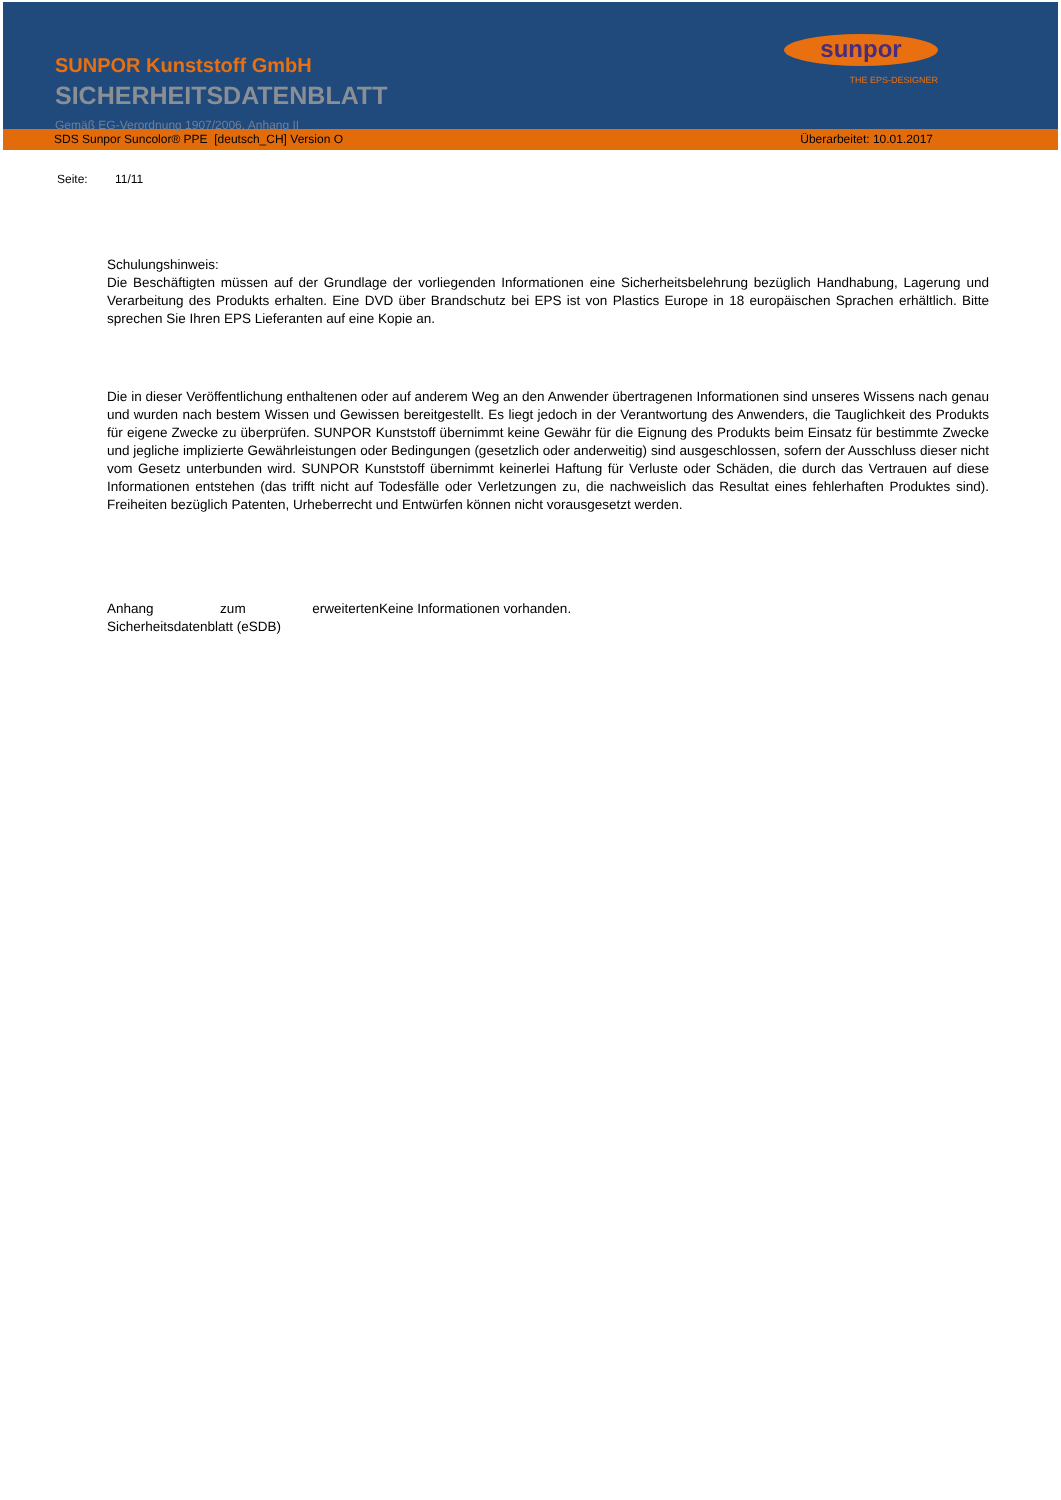SUNPOR Kunststoff GmbH
SICHERHEITSDATENBLATT
Gemäß EG-Verordnung 1907/2006, Anhang II
sunpor
THE EPS-DESIGNER
SDS Sunpor Suncolor® PPE [deutsch_CH] Version O Überarbeitet: 10.01.2017
Seite: 11/11
Schulungshinweis:
Die Beschäftigten müssen auf der Grundlage der vorliegenden Informationen eine Sicherheitsbelehrung bezüglich Handhabung, Lagerung und Verarbeitung des Produkts erhalten. Eine DVD über Brandschutz bei EPS ist von Plastics Europe in 18 europäischen Sprachen erhältlich. Bitte sprechen Sie Ihren EPS Lieferanten auf eine Kopie an.
Die in dieser Veröffentlichung enthaltenen oder auf anderem Weg an den Anwender übertragenen Informationen sind unseres Wissens nach genau und wurden nach bestem Wissen und Gewissen bereitgestellt. Es liegt jedoch in der Verantwortung des Anwenders, die Tauglichkeit des Produkts für eigene Zwecke zu überprüfen. SUNPOR Kunststoff übernimmt keine Gewähr für die Eignung des Produkts beim Einsatz für bestimmte Zwecke und jegliche implizierte Gewährleistungen oder Bedingungen (gesetzlich oder anderweitig) sind ausgeschlossen, sofern der Ausschluss dieser nicht vom Gesetz unterbunden wird. SUNPOR Kunststoff übernimmt keinerlei Haftung für Verluste oder Schäden, die durch das Vertrauen auf diese Informationen entstehen (das trifft nicht auf Todesfälle oder Verletzungen zu, die nachweislich das Resultat eines fehlerhaften Produktes sind). Freiheiten bezüglich Patenten, Urheberrecht und Entwürfen können nicht vorausgesetzt werden.
Anhang zum erweiterten Sicherheitsdatenblatt (eSDB)
Keine Informationen vorhanden.